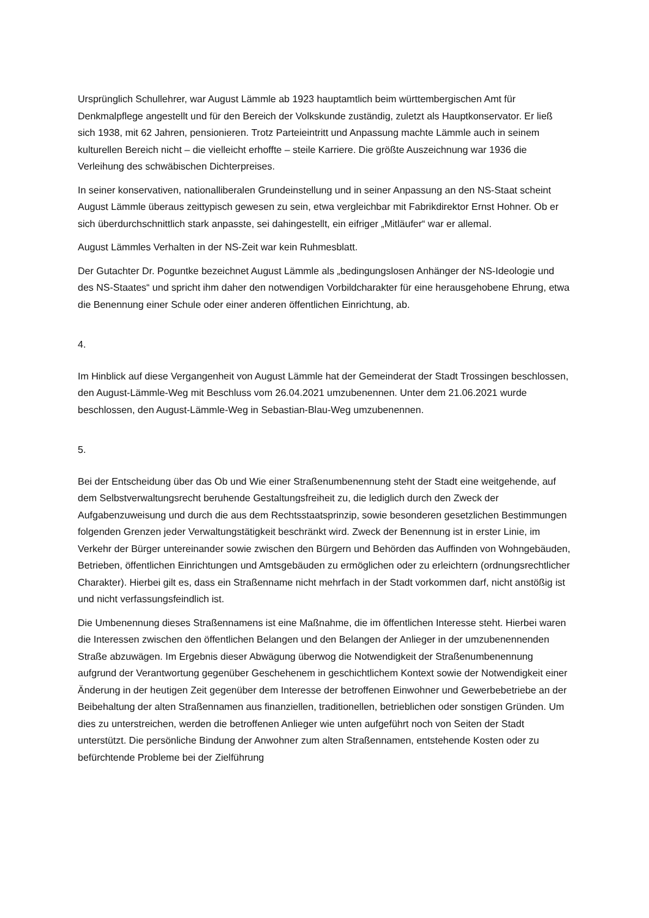Ursprünglich Schullehrer, war August Lämmle ab 1923 hauptamtlich beim württembergischen Amt für Denkmalpflege angestellt und für den Bereich der Volkskunde zuständig, zuletzt als Hauptkonservator. Er ließ sich 1938, mit 62 Jahren, pensionieren. Trotz Parteieintritt und Anpassung machte Lämmle auch in seinem kulturellen Bereich nicht – die vielleicht erhoffte – steile Karriere. Die größte Auszeichnung war 1936 die Verleihung des schwäbischen Dichterpreises.
In seiner konservativen, nationalliberalen Grundeinstellung und in seiner Anpassung an den NS-Staat scheint August Lämmle überaus zeittypisch gewesen zu sein, etwa vergleichbar mit Fabrikdirektor Ernst Hohner. Ob er sich überdurchschnittlich stark anpasste, sei dahingestellt, ein eifriger „Mitläufer“ war er allemal.
August Lämmles Verhalten in der NS-Zeit war kein Ruhmesblatt.
Der Gutachter Dr. Poguntke bezeichnet August Lämmle als „bedingungslosen Anhänger der NS-Ideologie und des NS-Staates“ und spricht ihm daher den notwendigen Vorbildcharakter für eine herausgehobene Ehrung, etwa die Benennung einer Schule oder einer anderen öffentlichen Einrichtung, ab.
4.
Im Hinblick auf diese Vergangenheit von August Lämmle hat der Gemeinderat der Stadt Trossingen beschlossen, den August-Lämmle-Weg mit Beschluss vom 26.04.2021 umzubenennen. Unter dem 21.06.2021 wurde beschlossen, den August-Lämmle-Weg in Sebastian-Blau-Weg umzubenennen.
5.
Bei der Entscheidung über das Ob und Wie einer Straßenumbenennung steht der Stadt eine weitgehende, auf dem Selbstverwaltungsrecht beruhende Gestaltungsfreiheit zu, die lediglich durch den Zweck der Aufgabenzuweisung und durch die aus dem Rechtsstaatsprinzip, sowie besonderen gesetzlichen Bestimmungen folgenden Grenzen jeder Verwaltungstätigkeit beschränkt wird. Zweck der Benennung ist in erster Linie, im Verkehr der Bürger untereinander sowie zwischen den Bürgern und Behörden das Auffinden von Wohngebäuden, Betrieben, öffentlichen Einrichtungen und Amtsgebäuden zu ermöglichen oder zu erleichtern (ordnungsrechtlicher Charakter). Hierbei gilt es, dass ein Straßenname nicht mehrfach in der Stadt vorkommen darf, nicht anstößig ist und nicht verfassungsfeindlich ist.
Die Umbenennung dieses Straßennamens ist eine Maßnahme, die im öffentlichen Interesse steht. Hierbei waren die Interessen zwischen den öffentlichen Belangen und den Belangen der Anlieger in der umzubenennenden Straße abzuwägen. Im Ergebnis dieser Abwägung überwog die Notwendigkeit der Straßenumbenennung aufgrund der Verantwortung gegenüber Geschehenem in geschichtlichem Kontext sowie der Notwendigkeit einer Änderung in der heutigen Zeit gegenüber dem Interesse der betroffenen Einwohner und Gewerbebetriebe an der Beibehaltung der alten Straßennamen aus finanziellen, traditionellen, betrieblichen oder sonstigen Gründen. Um dies zu unterstreichen, werden die betroffenen Anlieger wie unten aufgeführt noch von Seiten der Stadt unterstützt. Die persönliche Bindung der Anwohner zum alten Straßennamen, entstehende Kosten oder zu befürchtende Probleme bei der Zielführung